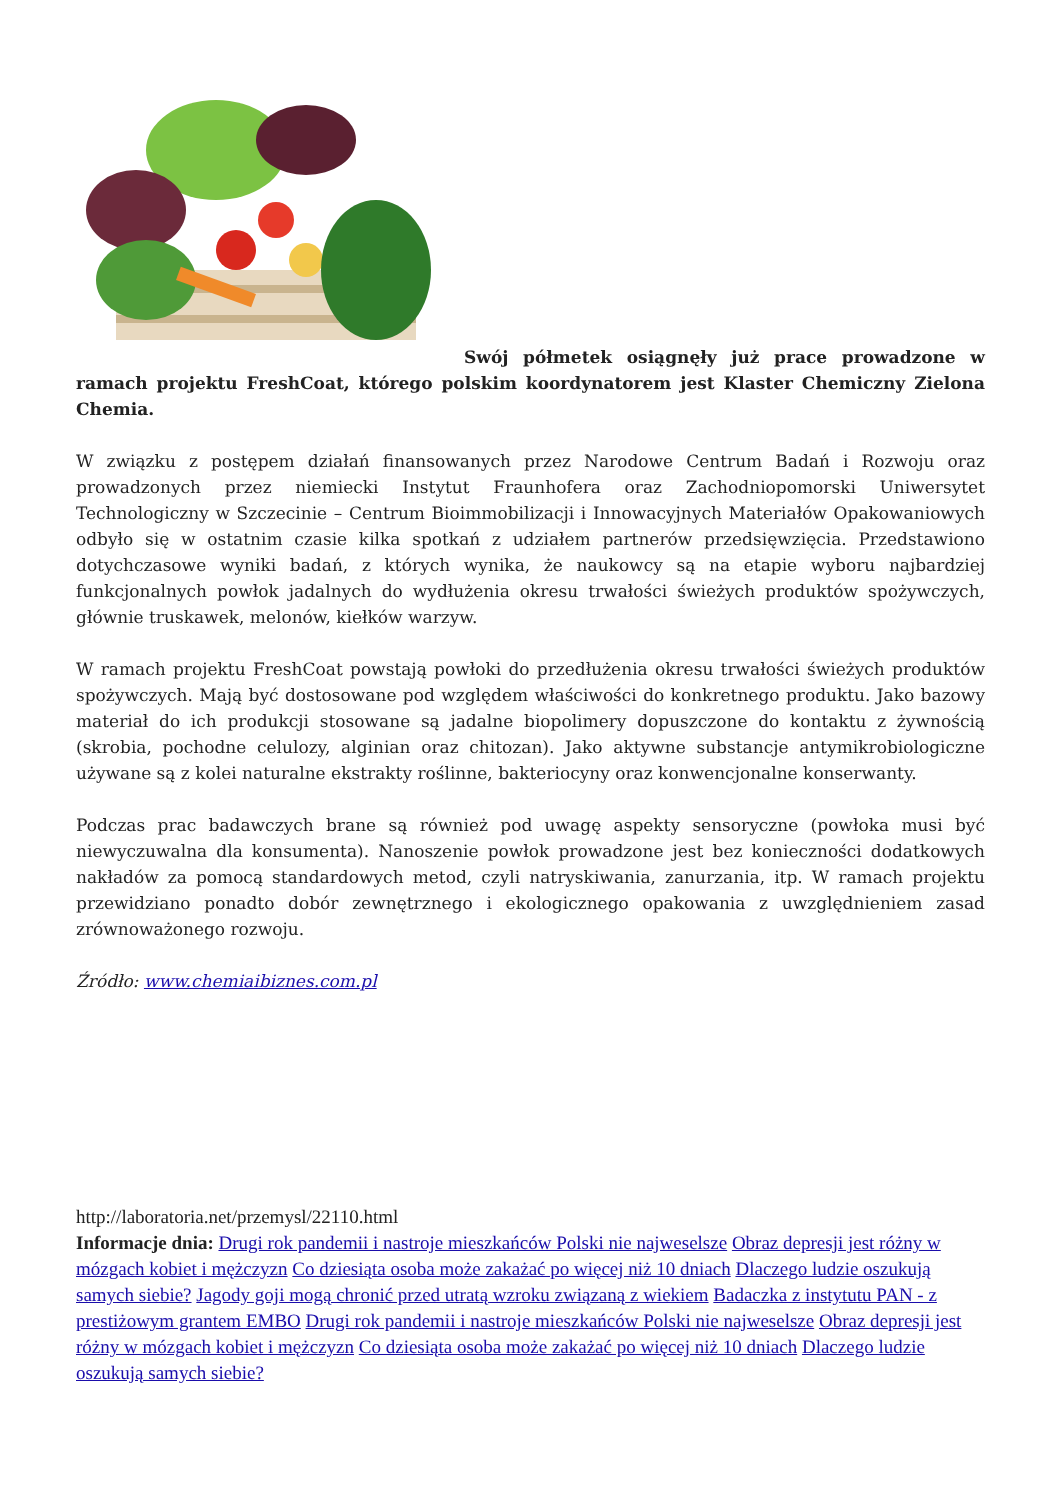Swój półmetek osiągnęły już prace prowadzone w ramach projektu FreshCoat, którego polskim koordynatorem jest Klaster Chemiczny Zielona Chemia.
W związku z postępem działań finansowanych przez Narodowe Centrum Badań i Rozwoju oraz prowadzonych przez niemiecki Instytut Fraunhofera oraz Zachodniopomorski Uniwersytet Technologiczny w Szczecinie – Centrum Bioimmobilizacji i Innowacyjnych Materiałów Opakowaniowych odbyło się w ostatnim czasie kilka spotkań z udziałem partnerów przedsięwzięcia. Przedstawiono dotychczasowe wyniki badań, z których wynika, że naukowcy są na etapie wyboru najbardziej funkcjonalnych powłok jadalnych do wydłużenia okresu trwałości świeżych produktów spożywczych, głównie truskawek, melonów, kiełków warzyw.
W ramach projektu FreshCoat powstają powłoki do przedłużenia okresu trwałości świeżych produktów spożywczych. Mają być dostosowane pod względem właściwości do konkretnego produktu. Jako bazowy materiał do ich produkcji stosowane są jadalne biopolimery dopuszczone do kontaktu z żywnością (skrobia, pochodne celulozy, alginian oraz chitozan). Jako aktywne substancje antymikrobiologiczne używane są z kolei naturalne ekstrakty roślinne, bakteriocyny oraz konwencjonalne konserwanty.
Podczas prac badawczych brane są również pod uwagę aspekty sensoryczne (powłoka musi być niewyczuwalna dla konsumenta). Nanoszenie powłok prowadzone jest bez konieczności dodatkowych nakładów za pomocą standardowych metod, czyli natryskiwania, zanurzania, itp. W ramach projektu przewidziano ponadto dobór zewnętrznego i ekologicznego opakowania z uwzględnieniem zasad zrównoważonego rozwoju.
Źródło: www.chemiaibiznes.com.pl
http://laboratoria.net/przemysl/22110.html
Informacje dnia: Drugi rok pandemii i nastroje mieszkańców Polski nie najweselsze Obraz depresji jest różny w mózgach kobiet i mężczyzn Co dziesiąta osoba może zakażać po więcej niż 10 dniach Dlaczego ludzie oszukują samych siebie? Jagody goji mogą chronić przed utratą wzroku związaną z wiekiem Badaczka z instytutu PAN - z prestiżowym grantem EMBO Drugi rok pandemii i nastroje mieszkańców Polski nie najweselsze Obraz depresji jest różny w mózgach kobiet i mężczyzn Co dziesiąta osoba może zakażać po więcej niż 10 dniach Dlaczego ludzie oszukują samych siebie?